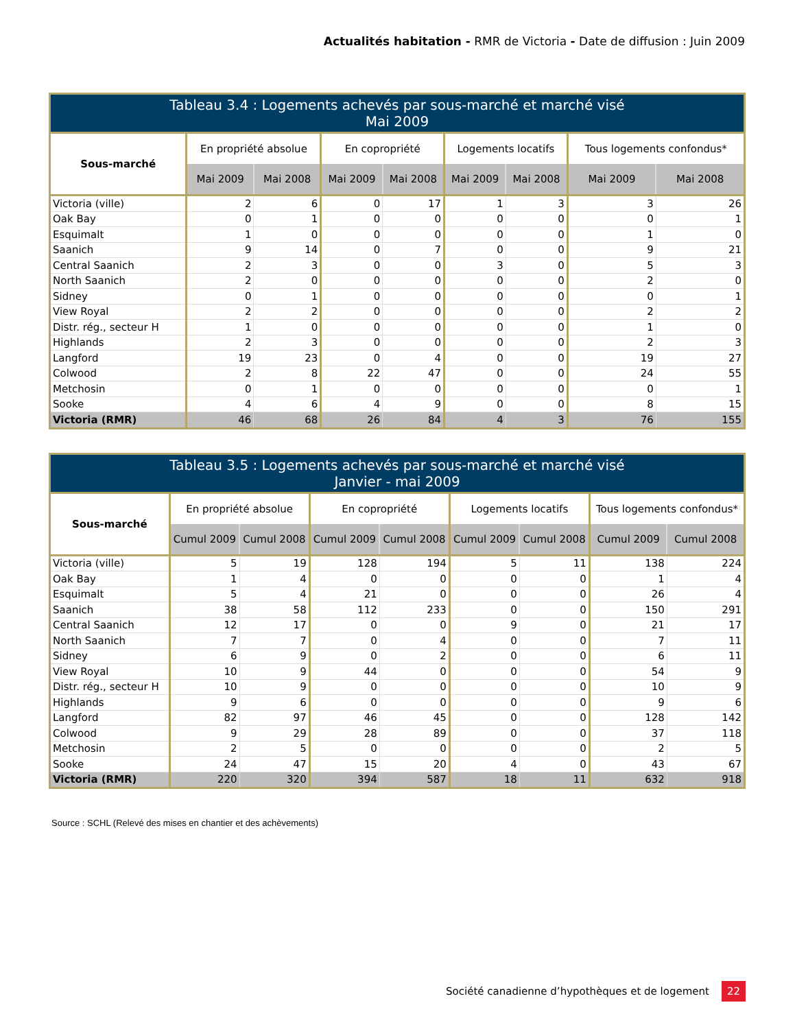Actualités habitation - RMR de Victoria - Date de diffusion : Juin 2009
| Tableau 3.4 : Logements achevés par sous-marché et marché visé Mai 2009 | | | | | | | | |
| --- | --- | --- | --- | --- | --- | --- | --- | --- |
| Sous-marché | En propriété absolue | | En copropriété | | Logements locatifs | | Tous logements confondus* | |
| | Mai 2009 | Mai 2008 | Mai 2009 | Mai 2008 | Mai 2009 | Mai 2008 | Mai 2009 | Mai 2008 |
| Victoria (ville) | 2 | 6 | 0 | 17 | 1 | 3 | 3 | 26 |
| Oak Bay | 0 | 1 | 0 | 0 | 0 | 0 | 0 | 1 |
| Esquimalt | 1 | 0 | 0 | 0 | 0 | 0 | 1 | 0 |
| Saanich | 9 | 14 | 0 | 7 | 0 | 0 | 9 | 21 |
| Central Saanich | 2 | 3 | 0 | 0 | 3 | 0 | 5 | 3 |
| North Saanich | 2 | 0 | 0 | 0 | 0 | 0 | 2 | 0 |
| Sidney | 0 | 1 | 0 | 0 | 0 | 0 | 0 | 1 |
| View Royal | 2 | 2 | 0 | 0 | 0 | 0 | 2 | 2 |
| Distr. rég., secteur H | 1 | 0 | 0 | 0 | 0 | 0 | 1 | 0 |
| Highlands | 2 | 3 | 0 | 0 | 0 | 0 | 2 | 3 |
| Langford | 19 | 23 | 0 | 4 | 0 | 0 | 19 | 27 |
| Colwood | 2 | 8 | 22 | 47 | 0 | 0 | 24 | 55 |
| Metchosin | 0 | 1 | 0 | 0 | 0 | 0 | 0 | 1 |
| Sooke | 4 | 6 | 4 | 9 | 0 | 0 | 8 | 15 |
| Victoria (RMR) | 46 | 68 | 26 | 84 | 4 | 3 | 76 | 155 |
| Tableau 3.5 : Logements achevés par sous-marché et marché visé Janvier - mai 2009 | | | | | | | | |
| --- | --- | --- | --- | --- | --- | --- | --- | --- |
| Sous-marché | En propriété absolue | | En copropriété | | Logements locatifs | | Tous logements confondus* | |
| | Cumul 2009 | Cumul 2008 | Cumul 2009 | Cumul 2008 | Cumul 2009 | Cumul 2008 | Cumul 2009 | Cumul 2008 |
| Victoria (ville) | 5 | 19 | 128 | 194 | 5 | 11 | 138 | 224 |
| Oak Bay | 1 | 4 | 0 | 0 | 0 | 0 | 1 | 4 |
| Esquimalt | 5 | 4 | 21 | 0 | 0 | 0 | 26 | 4 |
| Saanich | 38 | 58 | 112 | 233 | 0 | 0 | 150 | 291 |
| Central Saanich | 12 | 17 | 0 | 0 | 9 | 0 | 21 | 17 |
| North Saanich | 7 | 7 | 0 | 4 | 0 | 0 | 7 | 11 |
| Sidney | 6 | 9 | 0 | 2 | 0 | 0 | 6 | 11 |
| View Royal | 10 | 9 | 44 | 0 | 0 | 0 | 54 | 9 |
| Distr. rég., secteur H | 10 | 9 | 0 | 0 | 0 | 0 | 10 | 9 |
| Highlands | 9 | 6 | 0 | 0 | 0 | 0 | 9 | 6 |
| Langford | 82 | 97 | 46 | 45 | 0 | 0 | 128 | 142 |
| Colwood | 9 | 29 | 28 | 89 | 0 | 0 | 37 | 118 |
| Metchosin | 2 | 5 | 0 | 0 | 0 | 0 | 2 | 5 |
| Sooke | 24 | 47 | 15 | 20 | 4 | 0 | 43 | 67 |
| Victoria (RMR) | 220 | 320 | 394 | 587 | 18 | 11 | 632 | 918 |
Source : SCHL (Relevé des mises en chantier et des achèvements)
Société canadienne d’hypothèques et de logement 22